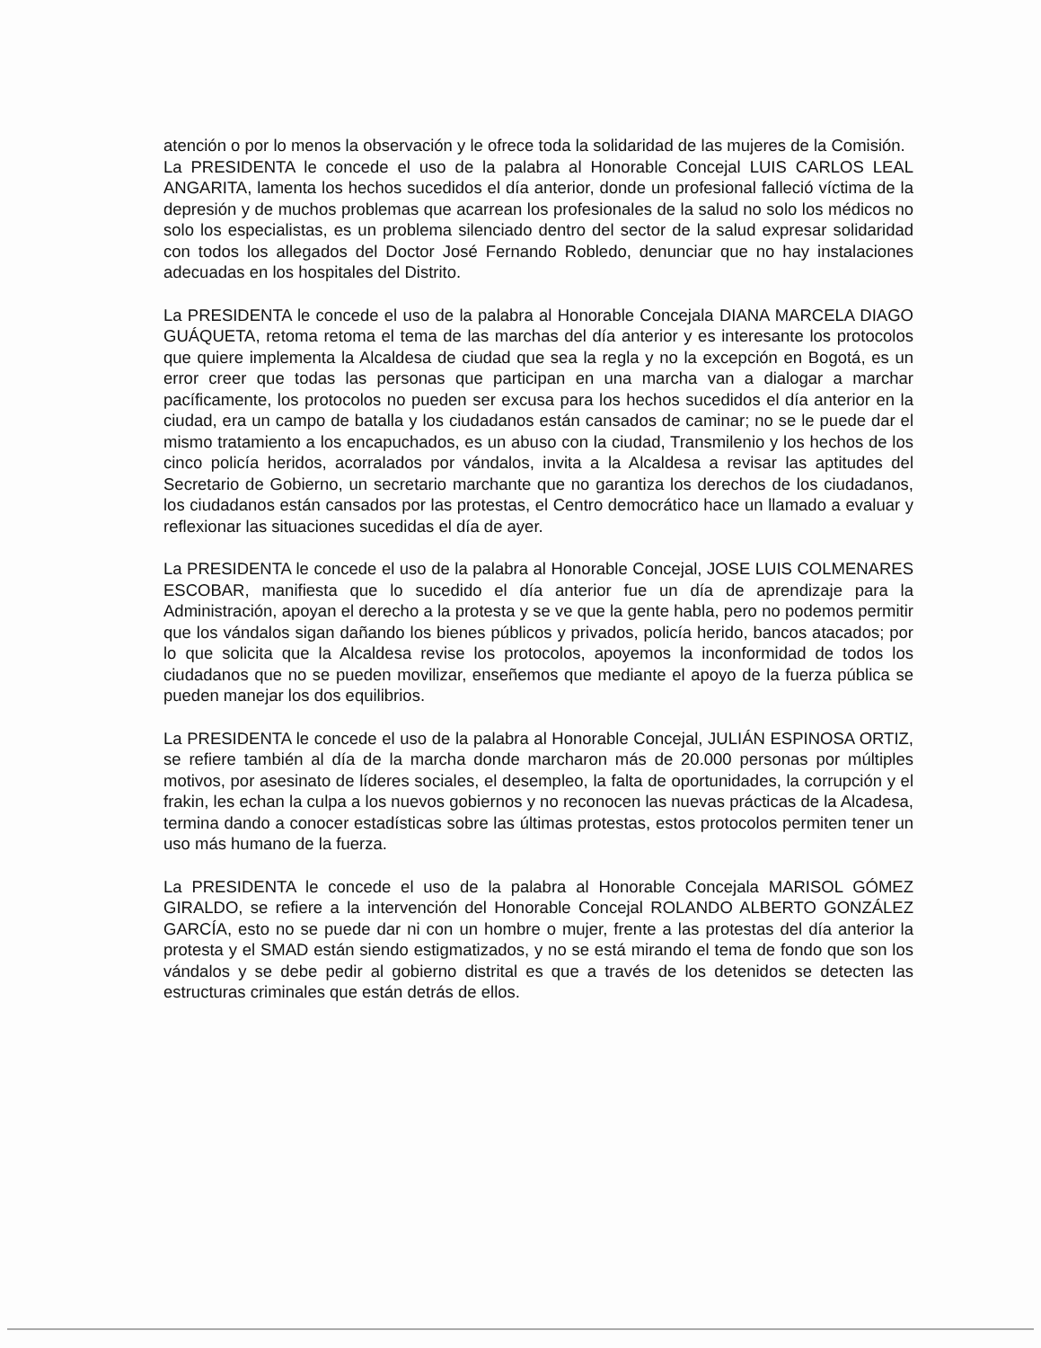atención o por lo menos la observación y le ofrece toda la solidaridad de las mujeres de la Comisión.
La PRESIDENTA le concede el uso de la palabra al Honorable Concejal LUIS CARLOS LEAL ANGARITA, lamenta los hechos sucedidos el día anterior, donde un profesional falleció víctima de la depresión y de muchos problemas que acarrean los profesionales de la salud no solo los médicos no solo los especialistas, es un problema silenciado dentro del sector de la salud expresar solidaridad con todos los allegados del Doctor José Fernando Robledo, denunciar que no hay instalaciones adecuadas en los hospitales del Distrito.
La PRESIDENTA le concede el uso de la palabra al Honorable Concejala DIANA MARCELA DIAGO GUÁQUETA, retoma retoma el tema de las marchas del día anterior y es interesante los protocolos que quiere implementa la Alcaldesa de ciudad que sea la regla y no la excepción en Bogotá, es un error creer que todas las personas que participan en una marcha van a dialogar a marchar pacíficamente, los protocolos no pueden ser excusa para los hechos sucedidos el día anterior en la ciudad, era un campo de batalla y los ciudadanos están cansados de caminar; no se le puede dar el mismo tratamiento a los encapuchados, es un abuso con la ciudad, Transmilenio y los hechos de los cinco policía heridos, acorralados por vándalos, invita a la Alcaldesa a revisar las aptitudes del Secretario de Gobierno, un secretario marchante que no garantiza los derechos de los ciudadanos, los ciudadanos están cansados por las protestas, el Centro democrático hace un llamado a evaluar y reflexionar las situaciones sucedidas el día de ayer.
La PRESIDENTA le concede el uso de la palabra al Honorable Concejal, JOSE LUIS COLMENARES ESCOBAR, manifiesta que lo sucedido el día anterior fue un día de aprendizaje para la Administración, apoyan el derecho a la protesta y se ve que la gente habla, pero no podemos permitir que los vándalos sigan dañando los bienes públicos y privados, policía herido, bancos atacados; por lo que solicita que la Alcaldesa revise los protocolos, apoyemos la inconformidad de todos los ciudadanos que no se pueden movilizar, enseñemos que mediante el apoyo de la fuerza pública se pueden manejar los dos equilibrios.
La PRESIDENTA le concede el uso de la palabra al Honorable Concejal, JULIÁN ESPINOSA ORTIZ, se refiere también al día de la marcha donde marcharon más de 20.000 personas por múltiples motivos, por asesinato de líderes sociales, el desempleo, la falta de oportunidades, la corrupción y el frakin, les echan la culpa a los nuevos gobiernos y no reconocen las nuevas prácticas de la Alcadesa, termina dando a conocer estadísticas sobre las últimas protestas, estos protocolos permiten tener un uso más humano de la fuerza.
La PRESIDENTA le concede el uso de la palabra al Honorable Concejala MARISOL GÓMEZ GIRALDO, se refiere a la intervención del Honorable Concejal ROLANDO ALBERTO GONZÁLEZ GARCÍA, esto no se puede dar ni con un hombre o mujer, frente a las protestas del día anterior la protesta y el SMAD están siendo estigmatizados, y no se está mirando el tema de fondo que son los vándalos y se debe pedir al gobierno distrital es que a través de los detenidos se detecten las estructuras criminales que están detrás de ellos.